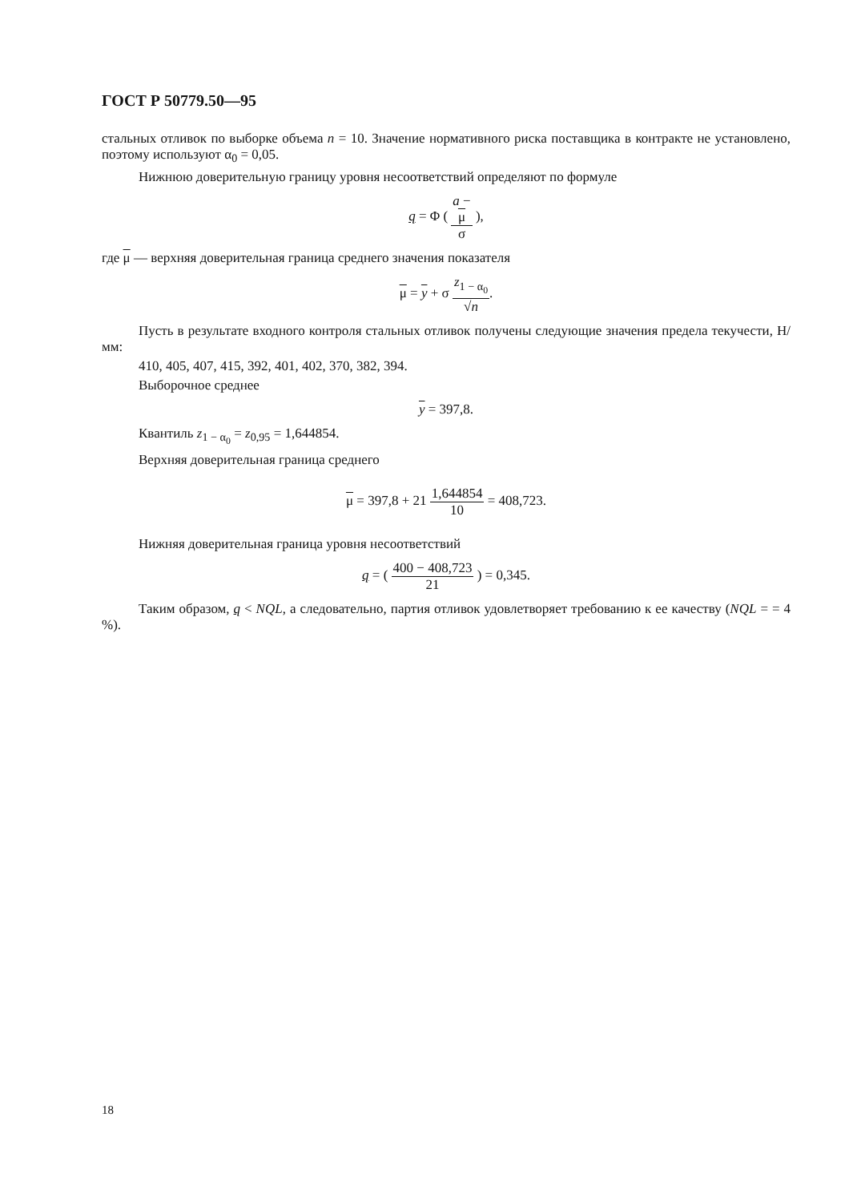ГОСТ Р 50779.50—95
стальных отливок по выборке объема n = 10. Значение нормативного риска поставщика в контракте не установлено, поэтому используют α<sub>0</sub> = 0,05.
Нижнюю доверительную границу уровня несоответствий определяют по формуле
q = Φ ( a −
μ σ ),
где μ — верхняя доверительная граница среднего значения показателя
μ = y + σ z<sub>1 − α<sub>0</sub></sub> √n.
Пусть в результате входного контроля стальных отливок получены следующие значения предела текучести, Н/мм:
410, 405, 407, 415, 392, 401, 402, 370, 382, 394.
Выборочное среднее
y = 397,8.
Квантиль z<sub>1 − α<sub>0</sub></sub> = z<sub>0,95</sub> = 1,644854.
Верхняя доверительная граница среднего
μ = 397,8 + 21 1,644854 10 = 408,723.
Нижняя доверительная граница уровня несоответствий
q = ( 400 − 408,723 21 ) = 0,345.
Таким образом, q < NQL, а следовательно, партия отливок удовлетворяет требованию к ее качеству (NQL = = 4 %).
18